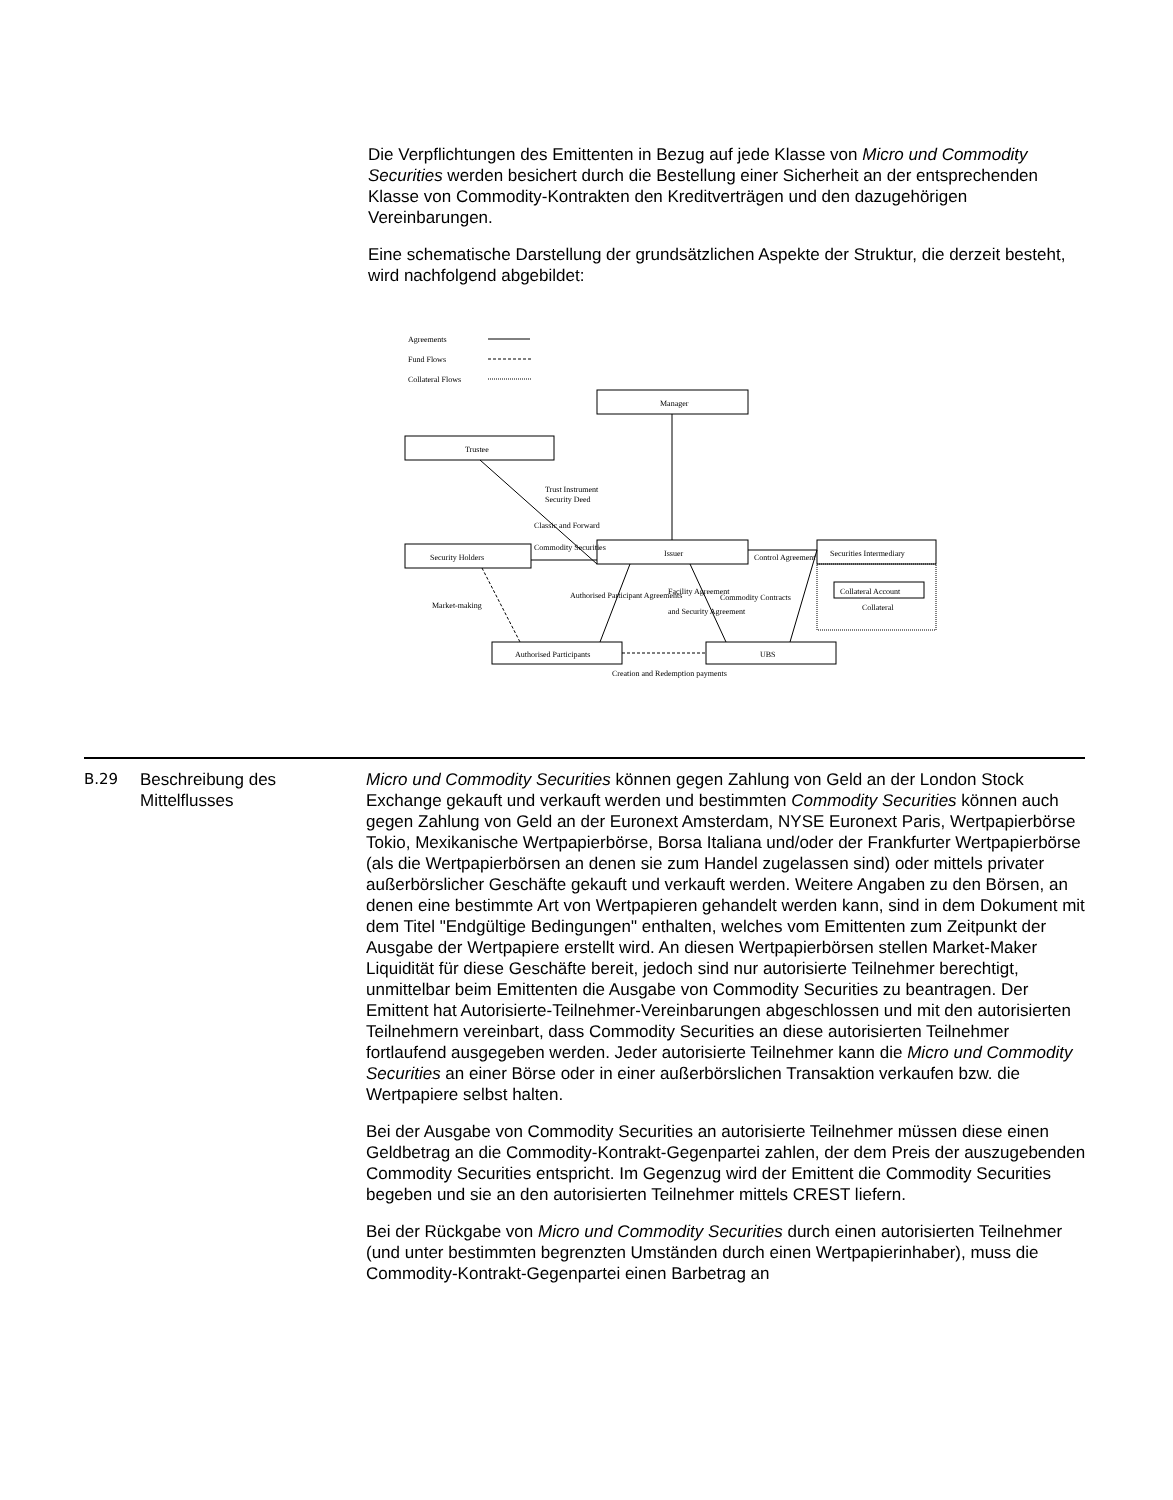Die Verpflichtungen des Emittenten in Bezug auf jede Klasse von Micro und Commodity Securities werden besichert durch die Bestellung einer Sicherheit an der entsprechenden Klasse von Commodity-Kontrakten den Kreditverträgen und den dazugehörigen Vereinbarungen.
Eine schematische Darstellung der grundsätzlichen Aspekte der Struktur, die derzeit besteht, wird nachfolgend abgebildet:
Agreements
Fund Flows
Collateral Flows
Manager
Trustee
Security Holders
Issuer
Securities Intermediary
Collateral Account
Collateral
Authorised Participants
UBS
Creation and Redemption payments
Trust Instrument
Security Deed
Classic and Forward
Commodity Securities
Control Agreement
Market-making
Authorised Participant Agreements
Facility Agreement
and Security Agreement
Commodity Contracts
| B.29 | Beschreibung des Mittelflusses | Micro und Commodity Securities können gegen Zahlung von Geld an der London Stock Exchange gekauft und verkauft werden und bestimmten Commodity Securities können auch gegen Zahlung von Geld an der Euronext Amsterdam, NYSE Euronext Paris, Wertpapierbörse Tokio, Mexikanische Wertpapierbörse, Borsa Italiana und/oder der Frankfurter Wertpapierbörse (als die Wertpapierbörsen an denen sie zum Handel zugelassen sind) oder mittels privater außerbörslicher Geschäfte gekauft und verkauft werden. Weitere Angaben zu den Börsen, an denen eine bestimmte Art von Wertpapieren gehandelt werden kann, sind in dem Dokument mit dem Titel "Endgültige Bedingungen" enthalten, welches vom Emittenten zum Zeitpunkt der Ausgabe der Wertpapiere erstellt wird. An diesen Wertpapierbörsen stellen Market-Maker Liquidität für diese Geschäfte bereit, jedoch sind nur autorisierte Teilnehmer berechtigt, unmittelbar beim Emittenten die Ausgabe von Commodity Securities zu beantragen. Der Emittent hat Autorisierte-Teilnehmer-Vereinbarungen abgeschlossen und mit den autorisierten Teilnehmern vereinbart, dass Commodity Securities an diese autorisierten Teilnehmer fortlaufend ausgegeben werden. Jeder autorisierte Teilnehmer kann die Micro und Commodity Securities an einer Börse oder in einer außerbörslichen Transaktion verkaufen bzw. die Wertpapiere selbst halten. Bei der Ausgabe von Commodity Securities an autorisierte Teilnehmer müssen diese einen Geldbetrag an die Commodity-Kontrakt-Gegenpartei zahlen, der dem Preis der auszugebenden Commodity Securities entspricht. Im Gegenzug wird der Emittent die Commodity Securities begeben und sie an den autorisierten Teilnehmer mittels CREST liefern. Bei der Rückgabe von Micro und Commodity Securities durch einen autorisierten Teilnehmer (und unter bestimmten begrenzten Umständen durch einen Wertpapierinhaber), muss die Commodity-Kontrakt-Gegenpartei einen Barbetrag an |